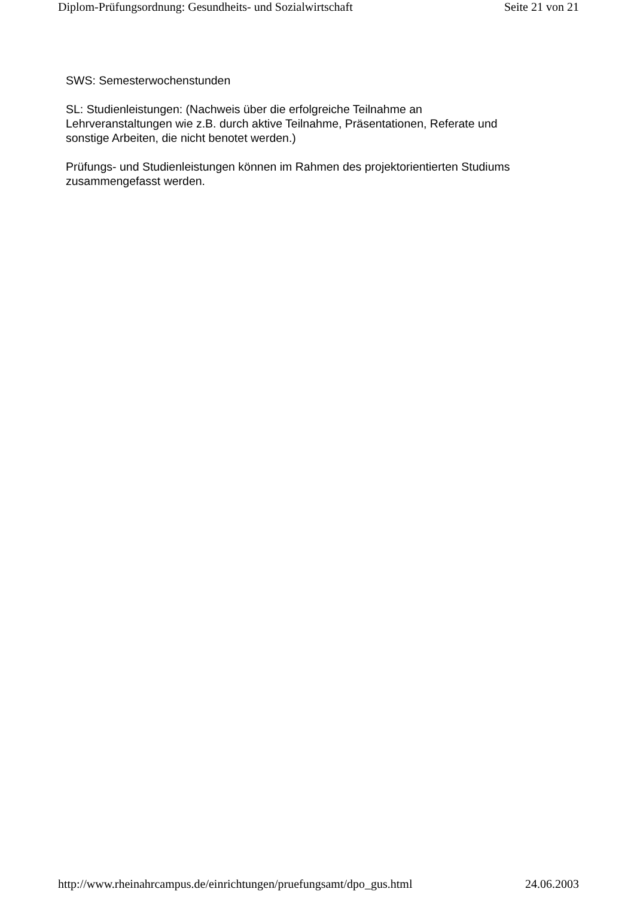Diplom-Prüfungsordnung: Gesundheits- und Sozialwirtschaft Seite 21 von 21
SWS: Semesterwochenstunden
SL: Studienleistungen: (Nachweis über die erfolgreiche Teilnahme an
Lehrveranstaltungen wie z.B. durch aktive Teilnahme, Präsentationen, Referate und
sonstige Arbeiten, die nicht benotet werden.)
Prüfungs- und Studienleistungen können im Rahmen des projektorientierten Studiums
zusammengefasst werden.
http://www.rheinahrcampus.de/einrichtungen/pruefungsamt/dpo_gus.html 24.06.2003